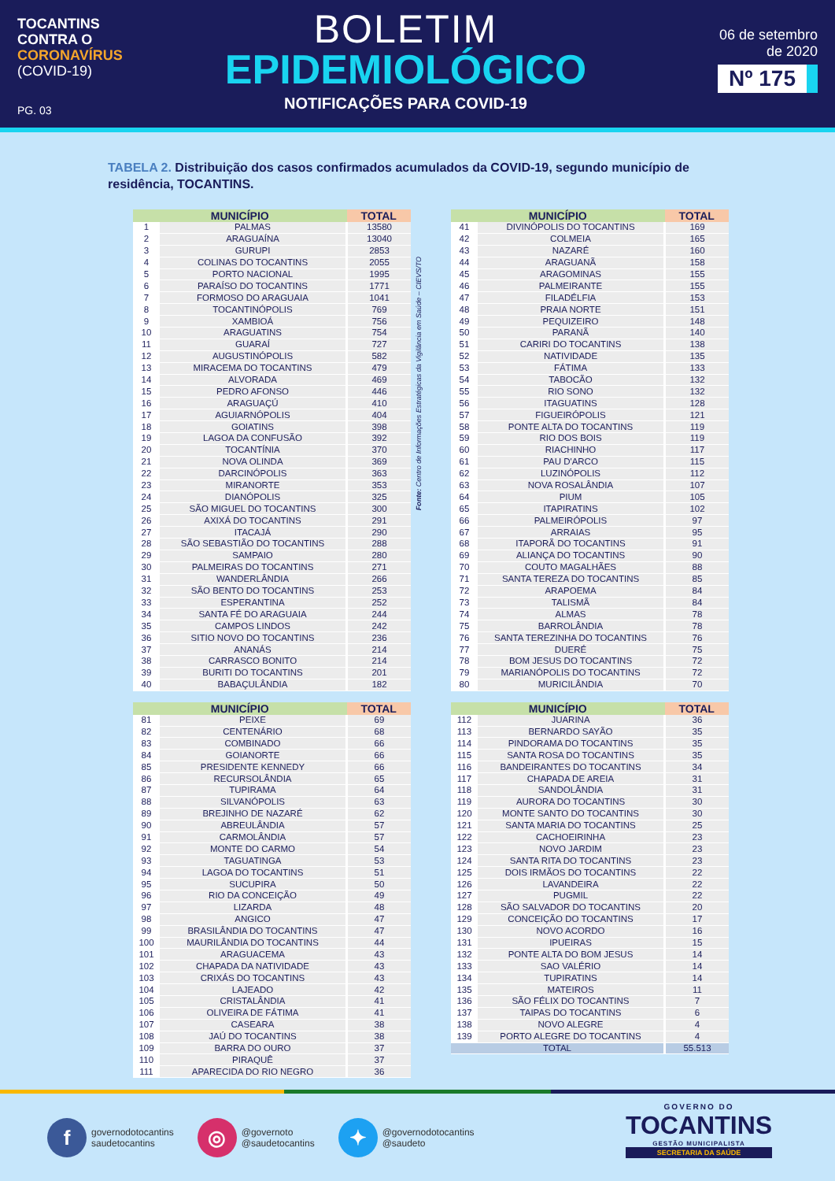TOCANTINS
CONTRA O
CORONAVÍRUS
(COVID-19)
PG. 03
BOLETIM
EPIDEMIOLÓGICO
NOTIFICAÇÕES PARA COVID-19
06 de setembro
de 2020
Nº 175
TABELA 2. Distribuição dos casos confirmados acumulados da COVID-19, segundo município de residência, TOCANTINS.
Fonte: Centro de Informações Estratégicas da Vigilância em Saúde – CIEVS/TO
| MUNICÍPIO | | TOTAL |
| --- | --- | --- |
| 1 | PALMAS | 13580 |
| 2 | ARAGUAÍNA | 13040 |
| 3 | GURUPI | 2853 |
| 4 | COLINAS DO TOCANTINS | 2055 |
| 5 | PORTO NACIONAL | 1995 |
| 6 | PARAÍSO DO TOCANTINS | 1771 |
| 7 | FORMOSO DO ARAGUAIA | 1041 |
| 8 | TOCANTINÓPOLIS | 769 |
| 9 | XAMBIOÁ | 756 |
| 10 | ARAGUATINS | 754 |
| 11 | GUARAÍ | 727 |
| 12 | AUGUSTINÓPOLIS | 582 |
| 13 | MIRACEMA DO TOCANTINS | 479 |
| 14 | ALVORADA | 469 |
| 15 | PEDRO AFONSO | 446 |
| 16 | ARAGUAÇÚ | 410 |
| 17 | AGUIARNÓPOLIS | 404 |
| 18 | GOIATINS | 398 |
| 19 | LAGOA DA CONFUSÃO | 392 |
| 20 | TOCANTÍNIA | 370 |
| 21 | NOVA OLINDA | 369 |
| 22 | DARCINÓPOLIS | 363 |
| 23 | MIRANORTE | 353 |
| 24 | DIANÓPOLIS | 325 |
| 25 | SÃO MIGUEL DO TOCANTINS | 300 |
| 26 | AXIXÁ DO TOCANTINS | 291 |
| 27 | ITACAJÁ | 290 |
| 28 | SÃO SEBASTIÃO DO TOCANTINS | 288 |
| 29 | SAMPAIO | 280 |
| 30 | PALMEIRAS DO TOCANTINS | 271 |
| 31 | WANDERLÂNDIA | 266 |
| 32 | SÃO BENTO DO TOCANTINS | 253 |
| 33 | ESPERANTINA | 252 |
| 34 | SANTA FÉ DO ARAGUAIA | 244 |
| 35 | CAMPOS LINDOS | 242 |
| 36 | SITIO NOVO DO TOCANTINS | 236 |
| 37 | ANANÁS | 214 |
| 38 | CARRASCO BONITO | 214 |
| 39 | BURITI DO TOCANTINS | 201 |
| 40 | BABAÇULÂNDIA | 182 |
| MUNICÍPIO | | TOTAL |
| --- | --- | --- |
| 41 | DIVINÓPOLIS DO TOCANTINS | 169 |
| 42 | COLMEIA | 165 |
| 43 | NAZARÉ | 160 |
| 44 | ARAGUANÃ | 158 |
| 45 | ARAGOMINAS | 155 |
| 46 | PALMEIRANTE | 155 |
| 47 | FILADÉLFIA | 153 |
| 48 | PRAIA NORTE | 151 |
| 49 | PEQUIZEIRO | 148 |
| 50 | PARANÃ | 140 |
| 51 | CARIRI DO TOCANTINS | 138 |
| 52 | NATIVIDADE | 135 |
| 53 | FÁTIMA | 133 |
| 54 | TABOCÃO | 132 |
| 55 | RIO SONO | 132 |
| 56 | ITAGUATINS | 128 |
| 57 | FIGUEIRÓPOLIS | 121 |
| 58 | PONTE ALTA DO TOCANTINS | 119 |
| 59 | RIO DOS BOIS | 119 |
| 60 | RIACHINHO | 117 |
| 61 | PAU D'ARCO | 115 |
| 62 | LUZINÓPOLIS | 112 |
| 63 | NOVA ROSALÂNDIA | 107 |
| 64 | PIUM | 105 |
| 65 | ITAPIRATINS | 102 |
| 66 | PALMEIRÓPOLIS | 97 |
| 67 | ARRAIAS | 95 |
| 68 | ITAPORÃ DO TOCANTINS | 91 |
| 69 | ALIANÇA DO TOCANTINS | 90 |
| 70 | COUTO MAGALHÃES | 88 |
| 71 | SANTA TEREZA DO TOCANTINS | 85 |
| 72 | ARAPOEMA | 84 |
| 73 | TALISMÃ | 84 |
| 74 | ALMAS | 78 |
| 75 | BARROLÂNDIA | 78 |
| 76 | SANTA TEREZINHA DO TOCANTINS | 76 |
| 77 | DUERÉ | 75 |
| 78 | BOM JESUS DO TOCANTINS | 72 |
| 79 | MARIANÓPOLIS DO TOCANTINS | 72 |
| 80 | MURICILÂNDIA | 70 |
| MUNICÍPIO | | TOTAL |
| --- | --- | --- |
| 81 | PEIXE | 69 |
| 82 | CENTENÁRIO | 68 |
| 83 | COMBINADO | 66 |
| 84 | GOIANORTE | 66 |
| 85 | PRESIDENTE KENNEDY | 66 |
| 86 | RECURSOLÂNDIA | 65 |
| 87 | TUPIRAMA | 64 |
| 88 | SILVANÓPOLIS | 63 |
| 89 | BREJINHO DE NAZARÉ | 62 |
| 90 | ABREULÂNDIA | 57 |
| 91 | CARMOLÂNDIA | 57 |
| 92 | MONTE DO CARMO | 54 |
| 93 | TAGUATINGA | 53 |
| 94 | LAGOA DO TOCANTINS | 51 |
| 95 | SUCUPIRA | 50 |
| 96 | RIO DA CONCEIÇÃO | 49 |
| 97 | LIZARDA | 48 |
| 98 | ANGICO | 47 |
| 99 | BRASILÂNDIA DO TOCANTINS | 47 |
| 100 | MAURILÂNDIA DO TOCANTINS | 44 |
| 101 | ARAGUACEMA | 43 |
| 102 | CHAPADA DA NATIVIDADE | 43 |
| 103 | CRIXÁS DO TOCANTINS | 43 |
| 104 | LAJEADO | 42 |
| 105 | CRISTALÂNDIA | 41 |
| 106 | OLIVEIRA DE FÁTIMA | 41 |
| 107 | CASEARA | 38 |
| 108 | JAÚ DO TOCANTINS | 38 |
| 109 | BARRA DO OURO | 37 |
| 110 | PIRAQUÊ | 37 |
| 111 | APARECIDA DO RIO NEGRO | 36 |
| MUNICÍPIO | | TOTAL |
| --- | --- | --- |
| 112 | JUARINA | 36 |
| 113 | BERNARDO SAYÃO | 35 |
| 114 | PINDORAMA DO TOCANTINS | 35 |
| 115 | SANTA ROSA DO TOCANTINS | 35 |
| 116 | BANDEIRANTES DO TOCANTINS | 34 |
| 117 | CHAPADA DE AREIA | 31 |
| 118 | SANDOLÂNDIA | 31 |
| 119 | AURORA DO TOCANTINS | 30 |
| 120 | MONTE SANTO DO TOCANTINS | 30 |
| 121 | SANTA MARIA DO TOCANTINS | 25 |
| 122 | CACHOEIRINHA | 23 |
| 123 | NOVO JARDIM | 23 |
| 124 | SANTA RITA DO TOCANTINS | 23 |
| 125 | DOIS IRMÃOS DO TOCANTINS | 22 |
| 126 | LAVANDEIRA | 22 |
| 127 | PUGMIL | 22 |
| 128 | SÃO SALVADOR DO TOCANTINS | 20 |
| 129 | CONCEIÇÃO DO TOCANTINS | 17 |
| 130 | NOVO ACORDO | 16 |
| 131 | IPUEIRAS | 15 |
| 132 | PONTE ALTA DO BOM JESUS | 14 |
| 133 | SAO VALÉRIO | 14 |
| 134 | TUPIRATINS | 14 |
| 135 | MATEIROS | 11 |
| 136 | SÃO FÉLIX DO TOCANTINS | 7 |
| 137 | TAIPAS DO TOCANTINS | 6 |
| 138 | NOVO ALEGRE | 4 |
| 139 | PORTO ALEGRE DO TOCANTINS | 4 |
| TOTAL | | 55.513 |
fgovernodotocantins
saudetocantins
◎ @governoto
@saudetocantins
✦ @governodotocantins
@saudeto
GOVERNO DO
TOCANTINS
GESTÃO MUNICIPALISTA
SECRETARIA DA SAÚDE